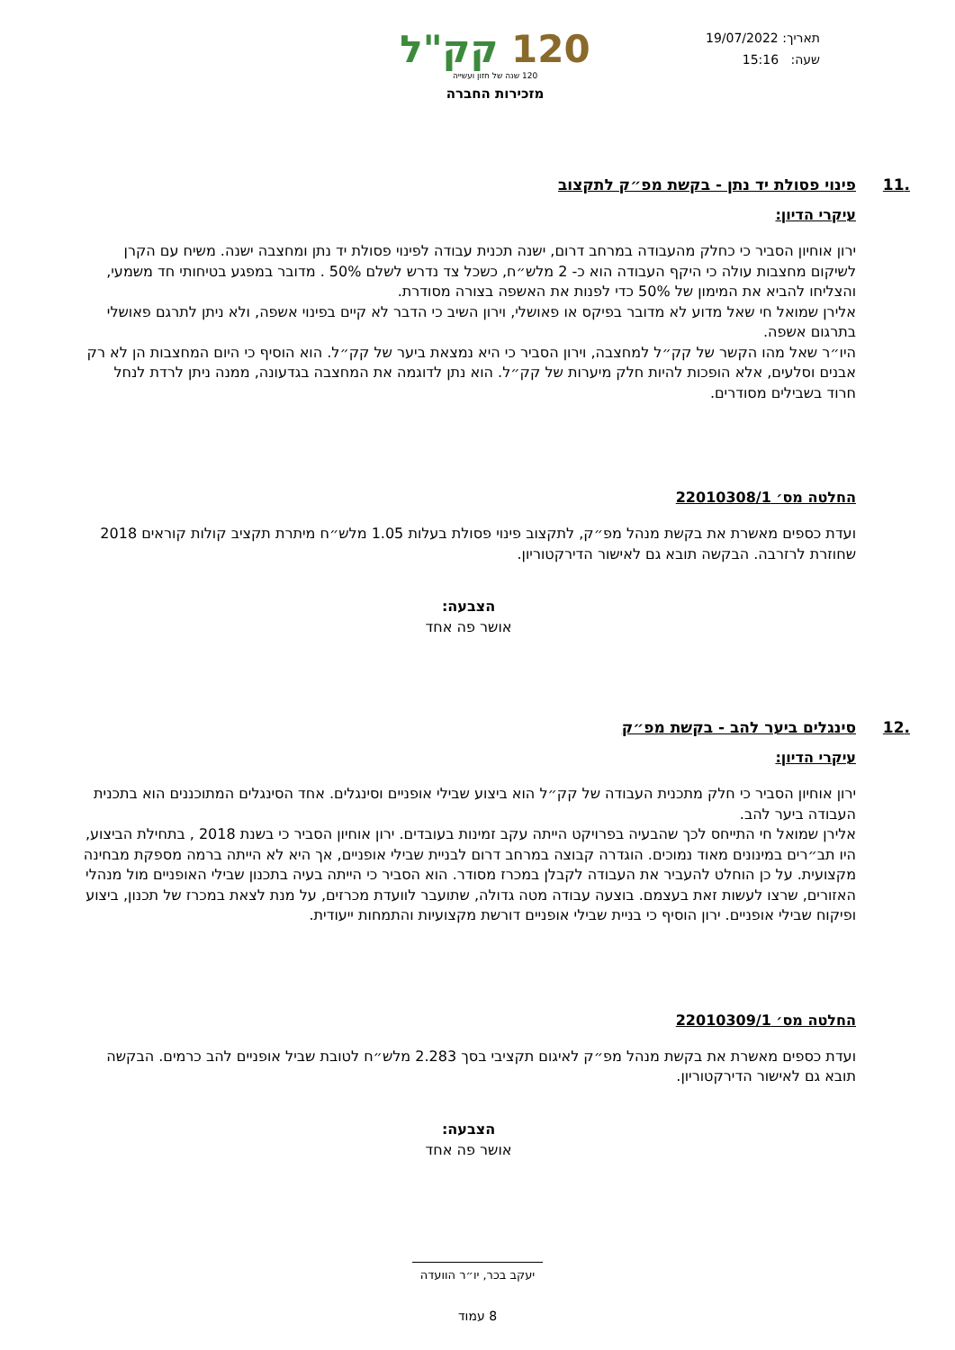תאריך: 19/07/2022
שעה: 15:16
120 קק"ל
120 שנה של חזון ועשייה
מזכירות החברה
.11 פינוי פסולת יד נתן - בקשת מפ״ק לתקצוב
עיקרי הדיון:
ירון אוחיון הסביר כי כחלק מהעבודה במרחב דרום, ישנה תכנית עבודה לפינוי פסולת יד נתן ומחצבה ישנה. משיח עם הקרן לשיקום מחצבות עולה כי היקף העבודה הוא כ- 2 מלש״ח, כשכל צד נדרש לשלם 50% . מדובר במפגע בטיחותי חד משמעי, והצליחו להביא את המימון של 50% כדי לפנות את האשפה בצורה מסודרת.
אלירן שמואל חי שאל מדוע לא מדובר בפיקס או פאושלי, וירון השיב כי הדבר לא קיים בפינוי אשפה, ולא ניתן לתרגם פאושלי בתרגום אשפה.
היו״ר שאל מהו הקשר של קק״ל למחצבה, וירון הסביר כי היא נמצאת ביער של קק״ל. הוא הוסיף כי היום המחצבות הן לא רק אבנים וסלעים, אלא הופכות להיות חלק מיערות של קק״ל. הוא נתן לדוגמה את המחצבה בגדעונה, ממנה ניתן לרדת לנחל חרוד בשבילים מסודרים.
החלטה מס׳ 22010308/1
ועדת כספים מאשרת את בקשת מנהל מפ״ק, לתקצוב פינוי פסולת בעלות 1.05 מלש״ח מיתרת תקציב קולות קוראים 2018 שחוזרת לרזרבה. הבקשה תובא גם לאישור הדירקטוריון.
הצבעה:
אושר פה אחד
.12 סינגלים ביער להב - בקשת מפ״ק
עיקרי הדיון:
ירון אוחיון הסביר כי חלק מתכנית העבודה של קק״ל הוא ביצוע שבילי אופניים וסינגלים. אחד הסינגלים המתוכננים הוא בתכנית העבודה ביער להב.
אלירן שמואל חי התייחס לכך שהבעיה בפרויקט הייתה עקב זמינות בעובדים. ירון אוחיון הסביר כי בשנת 2018 , בתחילת הביצוע, היו תב״רים במינונים מאוד נמוכים. הוגדרה קבוצה במרחב דרום לבניית שבילי אופניים, אך היא לא הייתה ברמה מספקת מבחינה מקצועית. על כן הוחלט להעביר את העבודה לקבלן במכרז מסודר. הוא הסביר כי הייתה בעיה בתכנון שבילי האופניים מול מנהלי האזורים, שרצו לעשות זאת בעצמם. בוצעה עבודה מטה גדולה, שתועבר לוועדת מכרזים, על מנת לצאת במכרז של תכנון, ביצוע ופיקוח שבילי אופניים. ירון הוסיף כי בניית שבילי אופניים דורשת מקצועיות והתמחות ייעודית.
החלטה מס׳ 22010309/1
ועדת כספים מאשרת את בקשת מנהל מפ״ק לאיגום תקציבי בסך 2.283 מלש״ח לטובת שביל אופניים להב כרמים. הבקשה תובא גם לאישור הדירקטוריון.
הצבעה:
אושר פה אחד
יעקב בכר, יו״ר הוועדה
8 עמוד